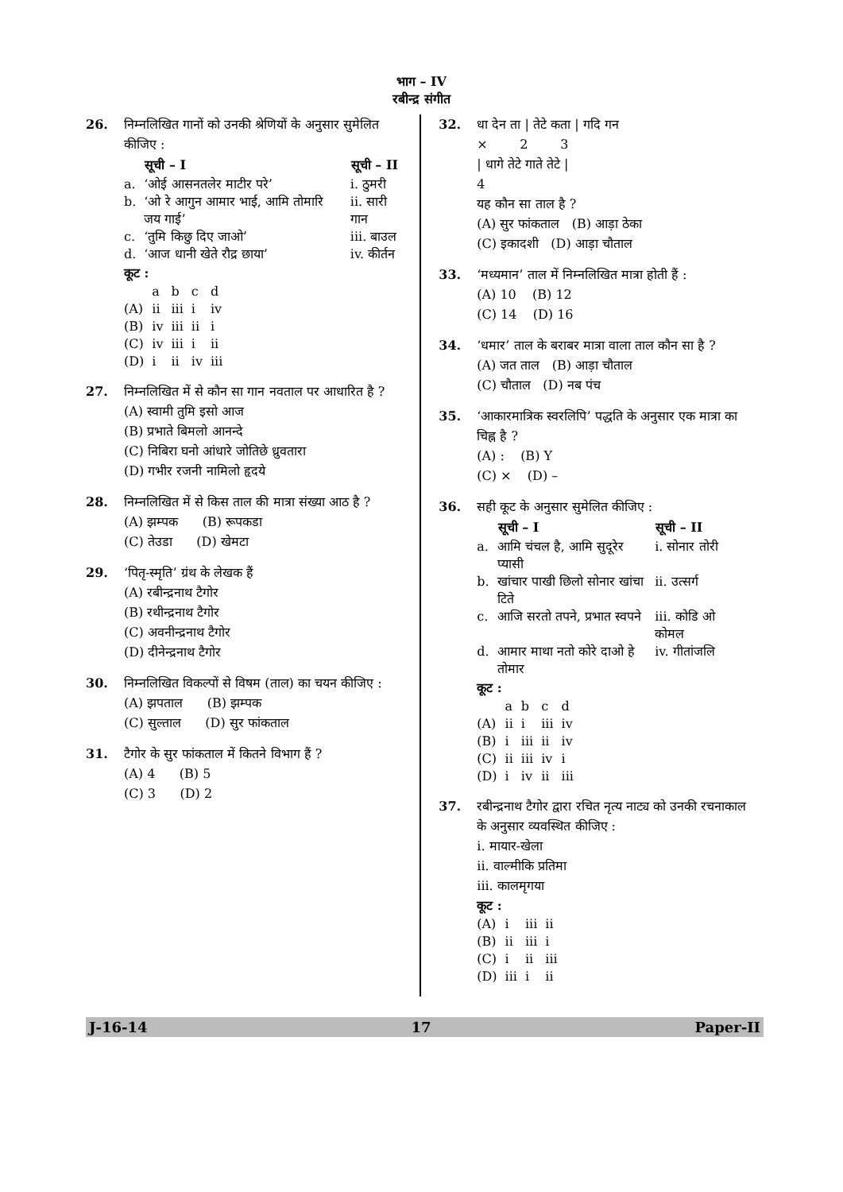भाग – IV
रबीन्द्र संगीत
26. निम्नलिखित गानों को उनकी श्रेणियों के अनुसार सुमेलित कीजिए :
| | सूची – I | सूची – II |
| --- | --- | --- |
| a. | ‘ओई आसनतलेर माटीर परे’ | i. ठुमरी |
| b. | ‘ओ रे आगुन आमार भाई, आमि तोमारि जय गाई’ | ii. सारी गान |
| c. | ‘तुमि किछु दिए जाओ’ | iii. बाउल |
| d. | ‘आज धानी खेते रौद्र छाया’ | iv. कीर्तन |
कूट :
| | a | b | c | d |
| (A) | ii | iii | i | iv |
| (B) | iv | iii | ii | i |
| (C) | iv | iii | i | ii |
| (D) | i | ii | iv | iii |
27. निम्नलिखित में से कौन सा गान नवताल पर आधारित है ?
(A) स्वामी तुमि इसो आज
(B) प्रभाते बिमलो आनन्दे
(C) निबिरा घनो आंधारे जोतिछे ध्रुवतारा
(D) गभीर रजनी नामिलो हृदये
28. निम्नलिखित में से किस ताल की मात्रा संख्या आठ है ?
(A) झम्पक (B) रूपकडा
(C) तेउडा (D) खेमटा
29. ‘पितृ-स्मृति’ ग्रंथ के लेखक हैं
(A) रबीन्द्रनाथ टैगोर
(B) रथीन्द्रनाथ टैगोर
(C) अवनीन्द्रनाथ टैगोर
(D) दीनेन्द्रनाथ टैगोर
30. निम्नलिखित विकल्पों से विषम (ताल) का चयन कीजिए :
(A) झपताल (B) झम्पक
(C) सुल्ताल (D) सुर फांकताल
31. टैगोर के सुर फांकताल में कितने विभाग हैं ?
(A) 4 (B) 5
(C) 3 (D) 2
32. धा देन ता | तेटे कता | गदि गन
× 2 3
| धागे तेटे गाते तेटे |
4
यह कौन सा ताल है ?
(A) सुर फांकताल (B) आड़ा ठेका
(C) इकादशी (D) आड़ा चौताल
33. ‘मध्यमान’ ताल में निम्नलिखित मात्रा होती हैं :
(A) 10 (B) 12
(C) 14 (D) 16
34. ‘धमार’ ताल के बराबर मात्रा वाला ताल कौन सा है ?
(A) जत ताल (B) आड़ा चौताल
(C) चौताल (D) नब पंच
35. ‘आकारमात्रिक स्वरलिपि’ पद्धति के अनुसार एक मात्रा का चिह्न है ?
(A) : (B) Y
(C) × (D) –
36. सही कूट के अनुसार सुमेलित कीजिए :
| | सूची – I | सूची – II |
| --- | --- | --- |
| a. | आमि चंचल है, आमि सुदूरेर प्यासी | i. सोनार तोरी |
| b. | खांचार पाखी छिलो सोनार खांचा टिते | ii. उत्सर्ग |
| c. | आजि सरतो तपने, प्रभात स्वपने | iii. कोडि ओ कोमल |
| d. | आमार माथा नतो कोरे दाओ हे तोमार | iv. गीतांजलि |
कूट :
| | a | b | c | d |
| (A) | ii | i | iii | iv |
| (B) | i | iii | ii | iv |
| (C) | ii | iii | iv | i |
| (D) | i | iv | ii | iii |
37. रबीन्द्रनाथ टैगोर द्वारा रचित नृत्य नाट्य को उनकी रचनाकाल के अनुसार व्यवस्थित कीजिए :
i. मायार-खेला
ii. वाल्मीकि प्रतिमा
iii. कालमृगया
कूट :
| (A) | i | iii | ii |
| (B) | ii | iii | i |
| (C) | i | ii | iii |
| (D) | iii | i | ii |
J-16-14 17 Paper-II